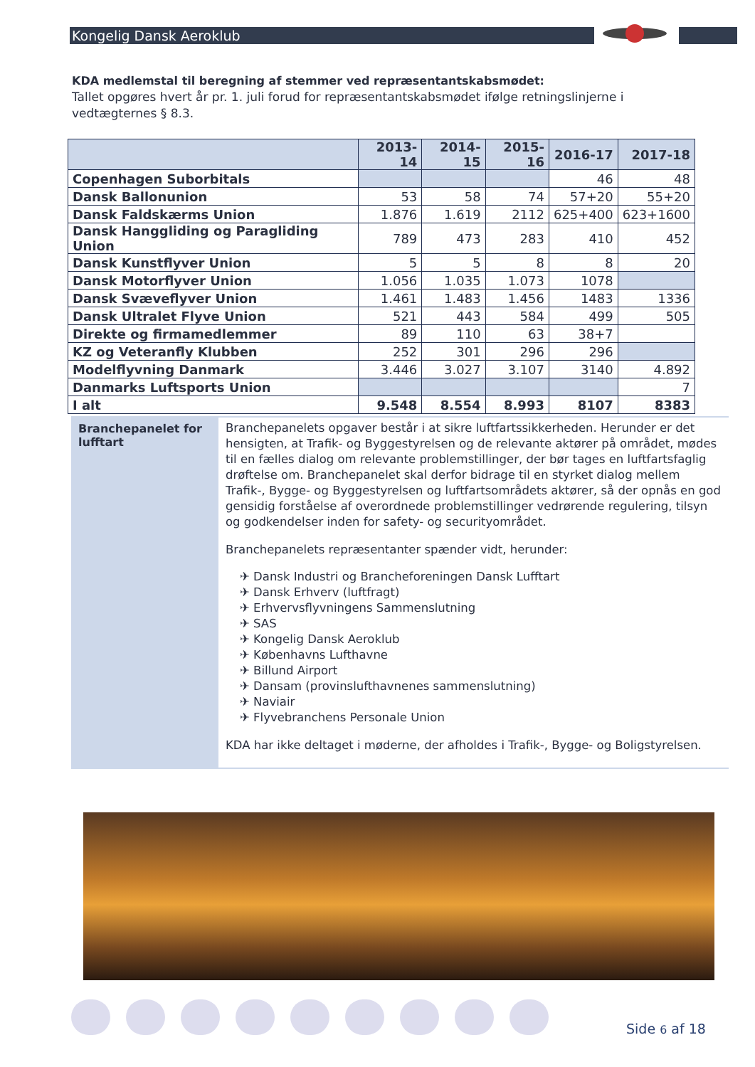Kongelig Dansk Aeroklub
KDA medlemstal til beregning af stemmer ved repræsentantskabsmødet:
Tallet opgøres hvert år pr. 1. juli forud for repræsentantskabsmødet ifølge retningslinjerne i vedtægternes § 8.3.
| | 2013-14 | 2014-15 | 2015-16 | 2016-17 | 2017-18 |
| --- | --- | --- | --- | --- | --- |
| Copenhagen Suborbitals | | | | 46 | 48 |
| Dansk Ballonunion | 53 | 58 | 74 | 57+20 | 55+20 |
| Dansk Faldskærms Union | 1.876 | 1.619 | 2112 | 625+400 | 623+1600 |
| Dansk Hanggliding og Paragliding Union | 789 | 473 | 283 | 410 | 452 |
| Dansk Kunstflyver Union | 5 | 5 | 8 | 8 | 20 |
| Dansk Motorflyver Union | 1.056 | 1.035 | 1.073 | 1078 | |
| Dansk Svæveflyver Union | 1.461 | 1.483 | 1.456 | 1483 | 1336 |
| Dansk Ultralet Flyve Union | 521 | 443 | 584 | 499 | 505 |
| Direkte og firmamedlemmer | 89 | 110 | 63 | 38+7 | |
| KZ og Veteranfly Klubben | 252 | 301 | 296 | 296 | |
| Modelflyvning Danmark | 3.446 | 3.027 | 3.107 | 3140 | 4.892 |
| Danmarks Luftsports Union | | | | | 7 |
| I alt | 9.548 | 8.554 | 8.993 | 8107 | 8383 |
Branchepanelet for lufftart
Branchepanelets opgaver består i at sikre luftfartssikkerheden. Herunder er det hensigten, at Trafik- og Byggestyrelsen og de relevante aktører på området, mødes til en fælles dialog om relevante problemstillinger, der bør tages en luftfartsfaglig drøftelse om. Branchepanelet skal derfor bidrage til en styrket dialog mellem Trafik-, Bygge- og Byggestyrelsen og luftfartsområdets aktører, så der opnås en god gensidig forståelse af overordnede problemstillinger vedrørende regulering, tilsyn og godkendelser inden for safety- og securityområdet.
Branchepanelets repræsentanter spænder vidt, herunder:
✈ Dansk Industri og Brancheforeningen Dansk Lufftart
✈ Dansk Erhverv (luftfragt)
✈ Erhvervsflyvningens Sammenslutning
✈ SAS
✈ Kongelig Dansk Aeroklub
✈ Københavns Lufthavne
✈ Billund Airport
✈ Dansam (provinslufthavnenes sammenslutning)
✈ Naviair
✈ Flyvebranchens Personale Union
KDA har ikke deltaget i møderne, der afholdes i Trafik-, Bygge- og Boligstyrelsen.
Side 6 af 18